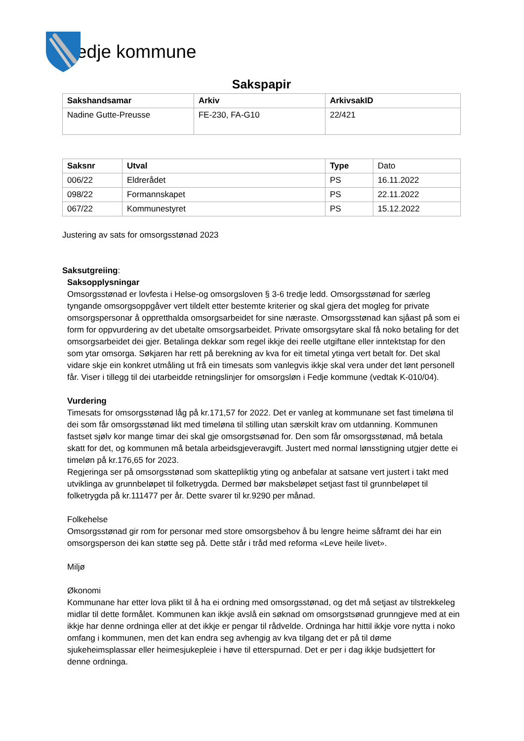edje kommune
Sakspapir
| Sakshandsamar | Arkiv | ArkivsakID |
| --- | --- | --- |
| Nadine Gutte-Preusse | FE-230, FA-G10 | 22/421 |
| Saksnr | Utval | Type | Dato |
| 006/22 | Eldrerådet | PS | 16.11.2022 |
| 098/22 | Formannskapet | PS | 22.11.2022 |
| 067/22 | Kommunestyret | PS | 15.12.2022 |
Justering av sats for omsorgsstønad 2023
Saksutgreiing:
Saksopplysningar
Omsorgsstønad er lovfesta i Helse-og omsorgsloven § 3-6 tredje ledd. Omsorgsstønad for særleg tyngande omsorgsoppgåver vert tildelt etter bestemte kriterier og skal gjera det mogleg for private omsorgspersonar å oppretthalda omsorgsarbeidet for sine næraste. Omsorgsstønad kan sjåast på som ei form for oppvurdering av det ubetalte omsorgsarbeidet. Private omsorgsytare skal få noko betaling for det omsorgsarbeidet dei gjer. Betalinga dekkar som regel ikkje dei reelle utgiftane eller inntektstap for den som ytar omsorga. Søkjaren har rett på berekning av kva for eit timetal ytinga vert betalt for. Det skal vidare skje ein konkret utmåling ut frå ein timesats som vanlegvis ikkje skal vera under det lønt personell får. Viser i tillegg til dei utarbeidde retningslinjer for omsorgsløn i Fedje kommune (vedtak K-010/04).
Vurdering
Timesats for omsorgsstønad låg på kr.171,57 for 2022. Det er vanleg at kommunane set fast timeløna til dei som får omsorgsstønad likt med timeløna til stilling utan særskilt krav om utdanning. Kommunen fastset sjølv kor mange timar dei skal gje omsorgstsønad for. Den som får omsorgsstønad, må betala skatt for det, og kommunen må betala arbeidsgjeveravgift. Justert med normal lønsstigning utgjer dette ei timeløn på kr.176,65 for 2023.
Regjeringa ser på omsorgsstønad som skattepliktig yting og anbefalar at satsane vert justert i takt med utviklinga av grunnbeløpet til folketrygda. Dermed bør maksbeløpet setjast fast til grunnbeløpet til folketrygda på kr.111477 per år. Dette svarer til kr.9290 per månad.
Folkehelse
Omsorgsstønad gir rom for personar med store omsorgsbehov å bu lengre heime såframt dei har ein omsorgsperson dei kan støtte seg på. Dette står i tråd med reforma «Leve heile livet».
Miljø
Økonomi
Kommunane har etter lova plikt til å ha ei ordning med omsorgsstønad, og det må setjast av tilstrekkeleg midlar til dette formålet. Kommunen kan ikkje avslå ein søknad om omsorgstsønad grunngjeve med at ein ikkje har denne ordninga eller at det ikkje er pengar til rådvelde. Ordninga har hittil ikkje vore nytta i noko omfang i kommunen, men det kan endra seg avhengig av kva tilgang det er på til døme sjukeheimsplassar eller heimesjukepleie i høve til etterspurnad. Det er per i dag ikkje budsjettert for denne ordninga.